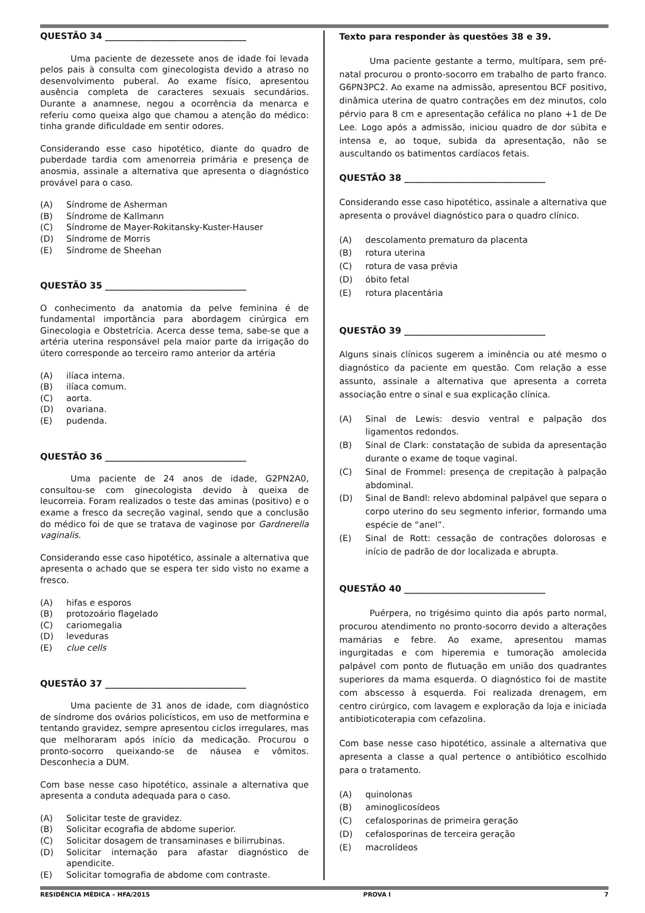QUESTÃO 34 ________________________________
Uma paciente de dezessete anos de idade foi levada pelos pais à consulta com ginecologista devido a atraso no desenvolvimento puberal. Ao exame físico, apresentou ausência completa de caracteres sexuais secundários. Durante a anamnese, negou a ocorrência da menarca e referiu como queixa algo que chamou a atenção do médico: tinha grande dificuldade em sentir odores.
Considerando esse caso hipotético, diante do quadro de puberdade tardia com amenorreia primária e presença de anosmia, assinale a alternativa que apresenta o diagnóstico provável para o caso.
(A) Síndrome de Asherman
(B) Síndrome de Kallmann
(C) Síndrome de Mayer-Rokitansky-Kuster-Hauser
(D) Síndrome de Morris
(E) Síndrome de Sheehan
QUESTÃO 35 ________________________________
O conhecimento da anatomia da pelve feminina é de fundamental importância para abordagem cirúrgica em Ginecologia e Obstetrícia. Acerca desse tema, sabe-se que a artéria uterina responsável pela maior parte da irrigação do útero corresponde ao terceiro ramo anterior da artéria
(A) ilíaca interna.
(B) ilíaca comum.
(C) aorta.
(D) ovariana.
(E) pudenda.
QUESTÃO 36 ________________________________
Uma paciente de 24 anos de idade, G2PN2A0, consultou-se com ginecologista devido à queixa de leucorreia. Foram realizados o teste das aminas (positivo) e o exame a fresco da secreção vaginal, sendo que a conclusão do médico foi de que se tratava de vaginose por Gardnerella vaginalis.
Considerando esse caso hipotético, assinale a alternativa que apresenta o achado que se espera ter sido visto no exame a fresco.
(A) hifas e esporos
(B) protozoário flagelado
(C) cariomegalia
(D) leveduras
(E) clue cells
QUESTÃO 37 ________________________________
Uma paciente de 31 anos de idade, com diagnóstico de síndrome dos ovários policísticos, em uso de metformina e tentando gravidez, sempre apresentou ciclos irregulares, mas que melhoraram após início da medicação. Procurou o pronto-socorro queixando-se de náusea e vômitos. Desconhecia a DUM.
Com base nesse caso hipotético, assinale a alternativa que apresenta a conduta adequada para o caso.
(A) Solicitar teste de gravidez.
(B) Solicitar ecografia de abdome superior.
(C) Solicitar dosagem de transaminases e bilirrubinas.
(D) Solicitar internação para afastar diagnóstico de apendicite.
(E) Solicitar tomografia de abdome com contraste.
Texto para responder às questões 38 e 39.
Uma paciente gestante a termo, multípara, sem pré-natal procurou o pronto-socorro em trabalho de parto franco. G6PN3PC2. Ao exame na admissão, apresentou BCF positivo, dinâmica uterina de quatro contrações em dez minutos, colo pérvio para 8 cm e apresentação cefálica no plano +1 de De Lee. Logo após a admissão, iniciou quadro de dor súbita e intensa e, ao toque, subida da apresentação, não se auscultando os batimentos cardíacos fetais.
QUESTÃO 38 ________________________________
Considerando esse caso hipotético, assinale a alternativa que apresenta o provável diagnóstico para o quadro clínico.
(A) descolamento prematuro da placenta
(B) rotura uterina
(C) rotura de vasa prévia
(D) óbito fetal
(E) rotura placentária
QUESTÃO 39 ________________________________
Alguns sinais clínicos sugerem a iminência ou até mesmo o diagnóstico da paciente em questão. Com relação a esse assunto, assinale a alternativa que apresenta a correta associação entre o sinal e sua explicação clínica.
(A) Sinal de Lewis: desvio ventral e palpação dos ligamentos redondos.
(B) Sinal de Clark: constatação de subida da apresentação durante o exame de toque vaginal.
(C) Sinal de Frommel: presença de crepitação à palpação abdominal.
(D) Sinal de Bandl: relevo abdominal palpável que separa o corpo uterino do seu segmento inferior, formando uma espécie de “anel”.
(E) Sinal de Rott: cessação de contrações dolorosas e início de padrão de dor localizada e abrupta.
QUESTÃO 40 ________________________________
Puérpera, no trigésimo quinto dia após parto normal, procurou atendimento no pronto-socorro devido a alterações mamárias e febre. Ao exame, apresentou mamas ingurgitadas e com hiperemia e tumoração amolecida palpável com ponto de flutuação em união dos quadrantes superiores da mama esquerda. O diagnóstico foi de mastite com abscesso à esquerda. Foi realizada drenagem, em centro cirúrgico, com lavagem e exploração da loja e iniciada antibioticoterapia com cefazolina.
Com base nesse caso hipotético, assinale a alternativa que apresenta a classe a qual pertence o antibiótico escolhido para o tratamento.
(A) quinolonas
(B) aminoglicosídeos
(C) cefalosporinas de primeira geração
(D) cefalosporinas de terceira geração
(E) macrolídeos
RESIDÊNCIA MÉDICA – HFA/2015 PROVA I 7